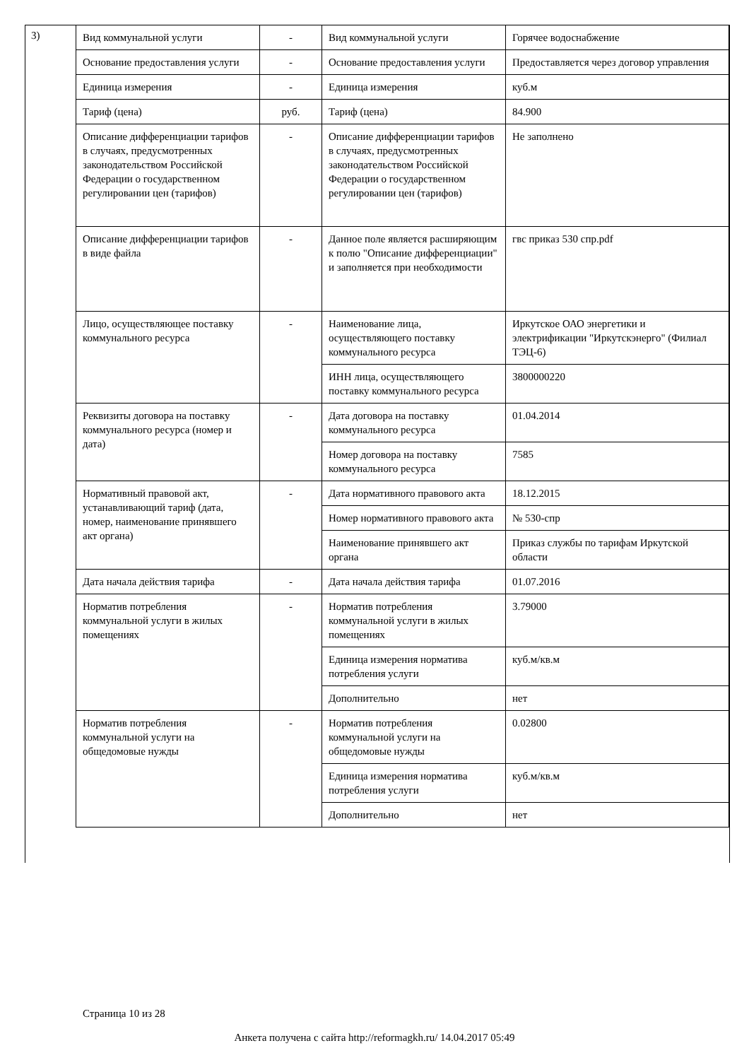3)
| Вид коммунальной услуги | - | Вид коммунальной услуги | Горячее водоснабжение |
| Основание предоставления услуги | - | Основание предоставления услуги | Предоставляется через договор управления |
| Единица измерения | - | Единица измерения | куб.м |
| Тариф (цена) | руб. | Тариф (цена) | 84.900 |
| Описание дифференциации тарифов в случаях, предусмотренных законодательством Российской Федерации о государственном регулировании цен (тарифов) | - | Описание дифференциации тарифов в случаях, предусмотренных законодательством Российской Федерации о государственном регулировании цен (тарифов) | Не заполнено |
| Описание дифференциации тарифов в виде файла | - | Данное поле является расширяющим к полю "Описание дифференциации" и заполняется при необходимости | гвс приказ 530 спр.pdf |
| Лицо, осуществляющее поставку коммунального ресурса | - | Наименование лица, осуществляющего поставку коммунального ресурса | Иркутское ОАО энергетики и электрификации "Иркутскэнерго" (Филиал ТЭЦ-6) |
| | | ИНН лица, осуществляющего поставку коммунального ресурса | 3800000220 |
| Реквизиты договора на поставку коммунального ресурса (номер и дата) | - | Дата договора на поставку коммунального ресурса | 01.04.2014 |
| | | Номер договора на поставку коммунального ресурса | 7585 |
| Нормативный правовой акт, устанавливающий тариф (дата, номер, наименование принявшего акт органа) | - | Дата нормативного правового акта | 18.12.2015 |
| | | Номер нормативного правового акта | № 530-спр |
| | | Наименование принявшего акт органа | Приказ службы по тарифам Иркутской области |
| Дата начала действия тарифа | - | Дата начала действия тарифа | 01.07.2016 |
| Норматив потребления коммунальной услуги в жилых помещениях | - | Норматив потребления коммунальной услуги в жилых помещениях | 3.79000 |
| | | Единица измерения норматива потребления услуги | куб.м/кв.м |
| | | Дополнительно | нет |
| Норматив потребления коммунальной услуги на общедомовые нужды | - | Норматив потребления коммунальной услуги на общедомовые нужды | 0.02800 |
| | | Единица измерения норматива потребления услуги | куб.м/кв.м |
| | | Дополнительно | нет |
Страница 10 из 28
Анкета получена с сайта http://reformagkh.ru/ 14.04.2017 05:49